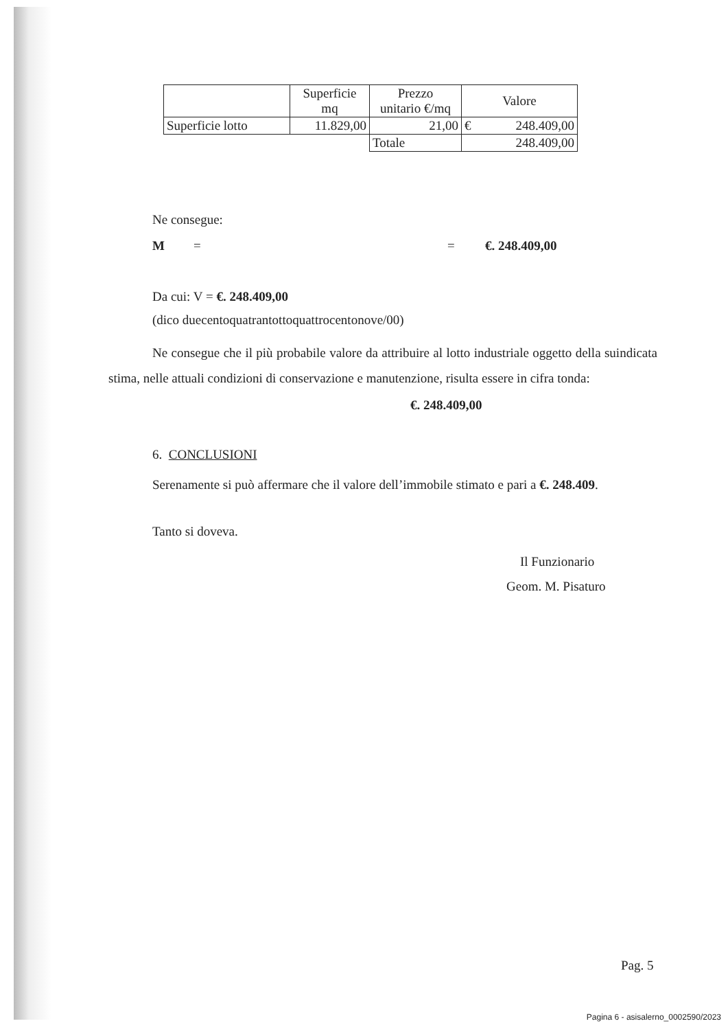| | Superficie mq | Prezzo unitario €/mq | Valore |
| Superficie lotto | 11.829,00 | 21,00 | € 248.409,00 |
| | | Totale | 248.409,00 |
Ne consegue:
M = = €. 248.409,00
Da cui: V = €. 248.409,00
(dico duecentoquatrantottoquattrocentonove/00)
Ne consegue che il più probabile valore da attribuire al lotto industriale oggetto della suindicata stima, nelle attuali condizioni di conservazione e manutenzione, risulta essere in cifra tonda:
€. 248.409,00
6. CONCLUSIONI
Serenamente si può affermare che il valore dell’immobile stimato e pari a €. 248.409.
Tanto si doveva.
Il Funzionario
Geom. M. Pisaturo
Pag. 5
Pagina 6 - asisalerno_0002590/2023